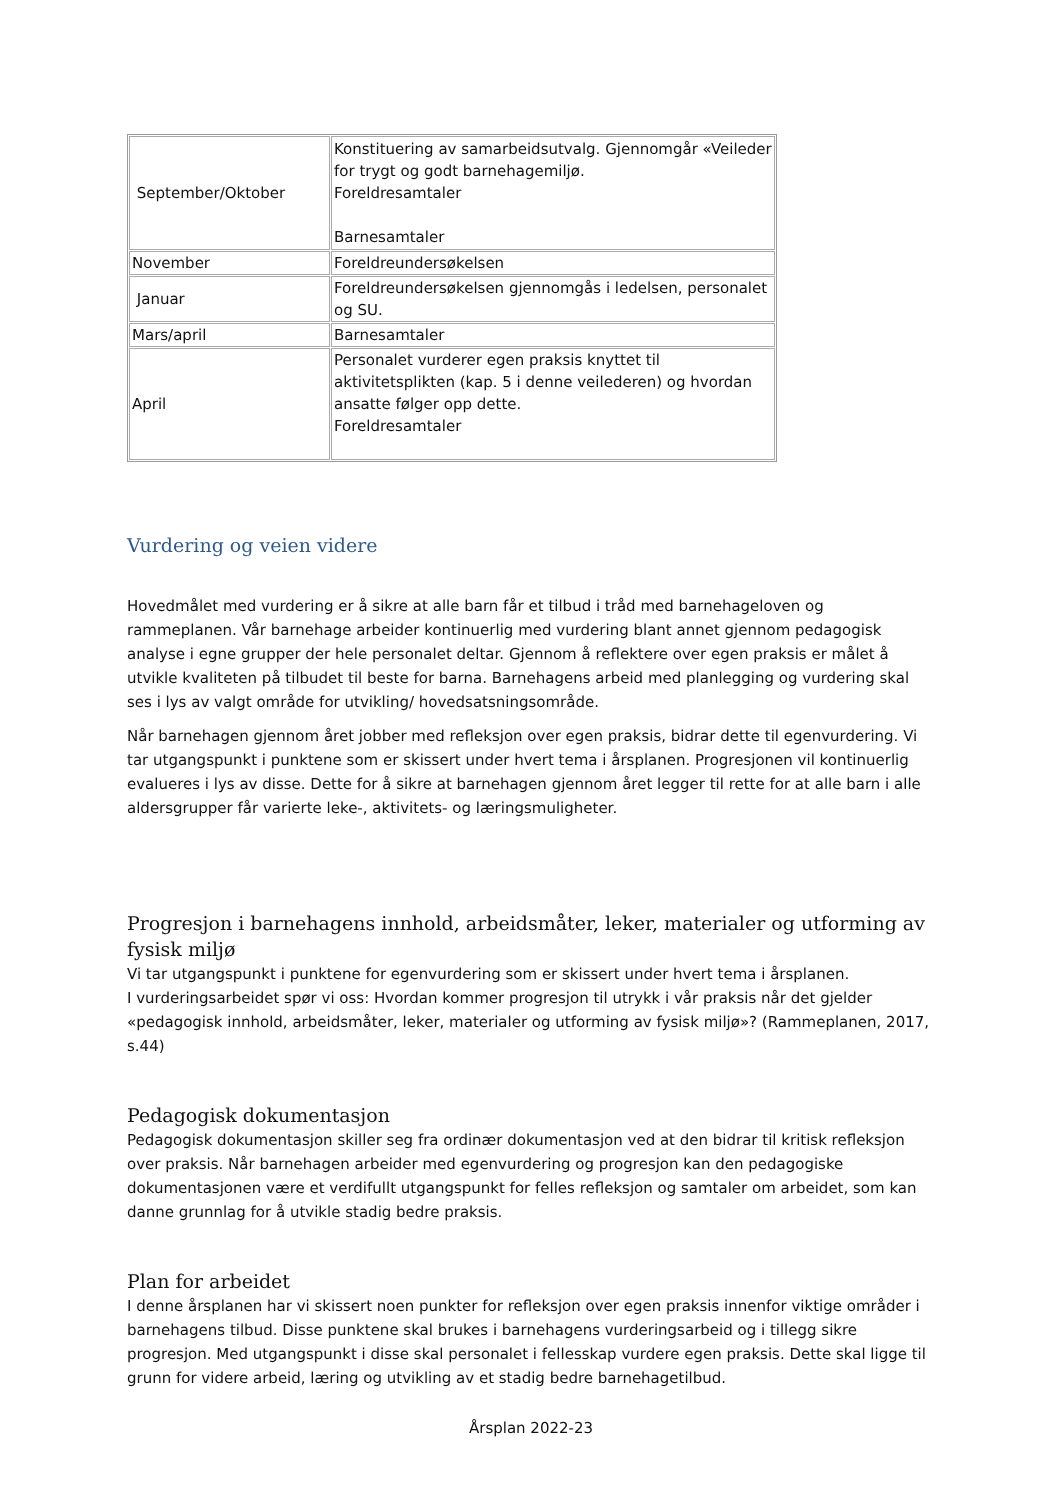| September/Oktober | Konstituering av samarbeidsutvalg. Gjennomgår «Veileder for trygt og godt barnehagemiljø. Foreldresamtaler Barnesamtaler |
| November | Foreldreundersøkelsen |
| Januar | Foreldreundersøkelsen gjennomgås i ledelsen, personalet og SU. |
| Mars/april | Barnesamtaler |
| April | Personalet vurderer egen praksis knyttet til aktivitetsplikten (kap. 5 i denne veilederen) og hvordan ansatte følger opp dette. Foreldresamtaler |
Vurdering og veien videre
Hovedmålet med vurdering er å sikre at alle barn får et tilbud i tråd med barnehageloven og rammeplanen. Vår barnehage arbeider kontinuerlig med vurdering blant annet gjennom pedagogisk analyse i egne grupper der hele personalet deltar. Gjennom å reflektere over egen praksis er målet å utvikle kvaliteten på tilbudet til beste for barna. Barnehagens arbeid med planlegging og vurdering skal ses i lys av valgt område for utvikling/ hovedsatsningsområde.
Når barnehagen gjennom året jobber med refleksjon over egen praksis, bidrar dette til egenvurdering. Vi tar utgangspunkt i punktene som er skissert under hvert tema i årsplanen. Progresjonen vil kontinuerlig evalueres i lys av disse. Dette for å sikre at barnehagen gjennom året legger til rette for at alle barn i alle aldersgrupper får varierte leke-, aktivitets- og læringsmuligheter.
Progresjon i barnehagens innhold, arbeidsmåter, leker, materialer og utforming av fysisk miljø
Vi tar utgangspunkt i punktene for egenvurdering som er skissert under hvert tema i årsplanen.
I vurderingsarbeidet spør vi oss: Hvordan kommer progresjon til utrykk i vår praksis når det gjelder «pedagogisk innhold, arbeidsmåter, leker, materialer og utforming av fysisk miljø»? (Rammeplanen, 2017, s.44)
Pedagogisk dokumentasjon
Pedagogisk dokumentasjon skiller seg fra ordinær dokumentasjon ved at den bidrar til kritisk refleksjon over praksis. Når barnehagen arbeider med egenvurdering og progresjon kan den pedagogiske dokumentasjonen være et verdifullt utgangspunkt for felles refleksjon og samtaler om arbeidet, som kan danne grunnlag for å utvikle stadig bedre praksis.
Plan for arbeidet
I denne årsplanen har vi skissert noen punkter for refleksjon over egen praksis innenfor viktige områder i barnehagens tilbud. Disse punktene skal brukes i barnehagens vurderingsarbeid og i tillegg sikre progresjon. Med utgangspunkt i disse skal personalet i fellesskap vurdere egen praksis. Dette skal ligge til grunn for videre arbeid, læring og utvikling av et stadig bedre barnehagetilbud.
Årsplan 2022-23